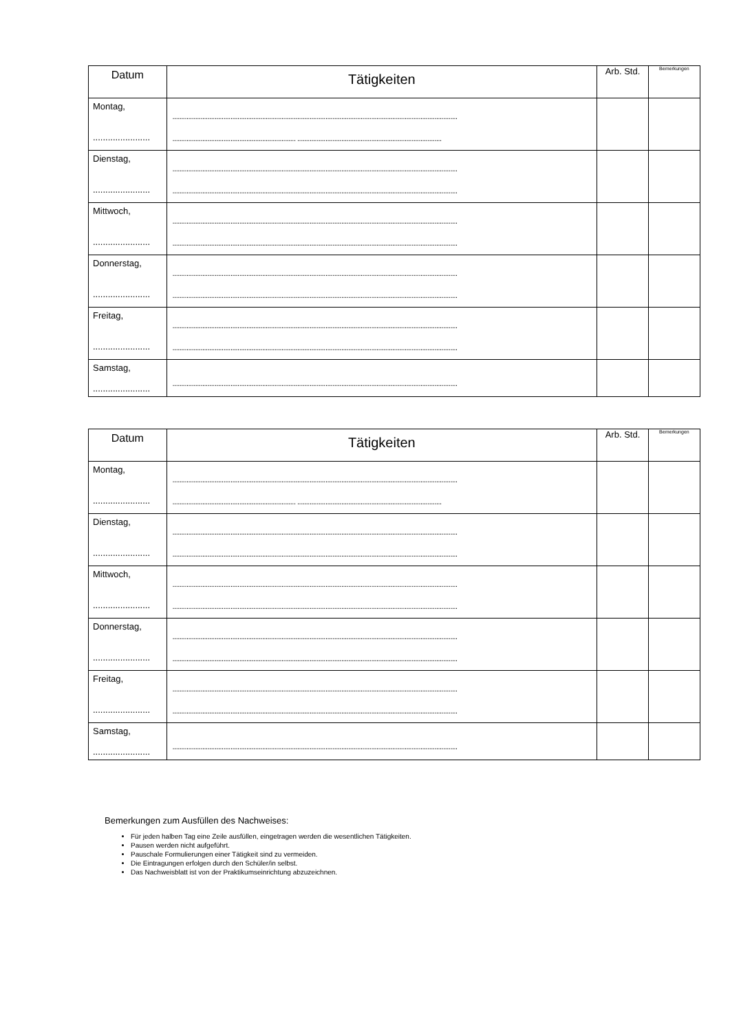| Datum | Tätigkeiten | Arb. Std. | Bemerkungen |
| --- | --- | --- | --- |
| Montag, ....................... | .................................................................................................................................................................. ...................................................................... .................................................................................. | | |
| Dienstag, ....................... | .................................................................................................................................................................. .................................................................................................................................................................. | | |
| Mittwoch, ....................... | .................................................................................................................................................................. .................................................................................................................................................................. | | |
| Donnerstag, ....................... | .................................................................................................................................................................. .................................................................................................................................................................. | | |
| Freitag, ....................... | .................................................................................................................................................................. .................................................................................................................................................................. | | |
| Samstag, ....................... | .................................................................................................................................................................. | | |
| Datum | Tätigkeiten | Arb. Std. | Bemerkungen |
| --- | --- | --- | --- |
| Montag, ....................... | .................................................................................................................................................................. ...................................................................... .................................................................................. | | |
| Dienstag, ....................... | .................................................................................................................................................................. .................................................................................................................................................................. | | |
| Mittwoch, ....................... | .................................................................................................................................................................. .................................................................................................................................................................. | | |
| Donnerstag, ....................... | .................................................................................................................................................................. .................................................................................................................................................................. | | |
| Freitag, ....................... | .................................................................................................................................................................. .................................................................................................................................................................. | | |
| Samstag, ....................... | .................................................................................................................................................................. | | |
Bemerkungen zum Ausfüllen des Nachweises:
Für jeden halben Tag eine Zeile ausfüllen, eingetragen werden die wesentlichen Tätigkeiten.
Pausen werden nicht aufgeführt.
Pauschale Formulierungen einer Tätigkeit sind zu vermeiden.
Die Eintragungen erfolgen durch den Schüler/in selbst.
Das Nachweisblatt ist von der Praktikumseinrichtung abzuzeichnen.